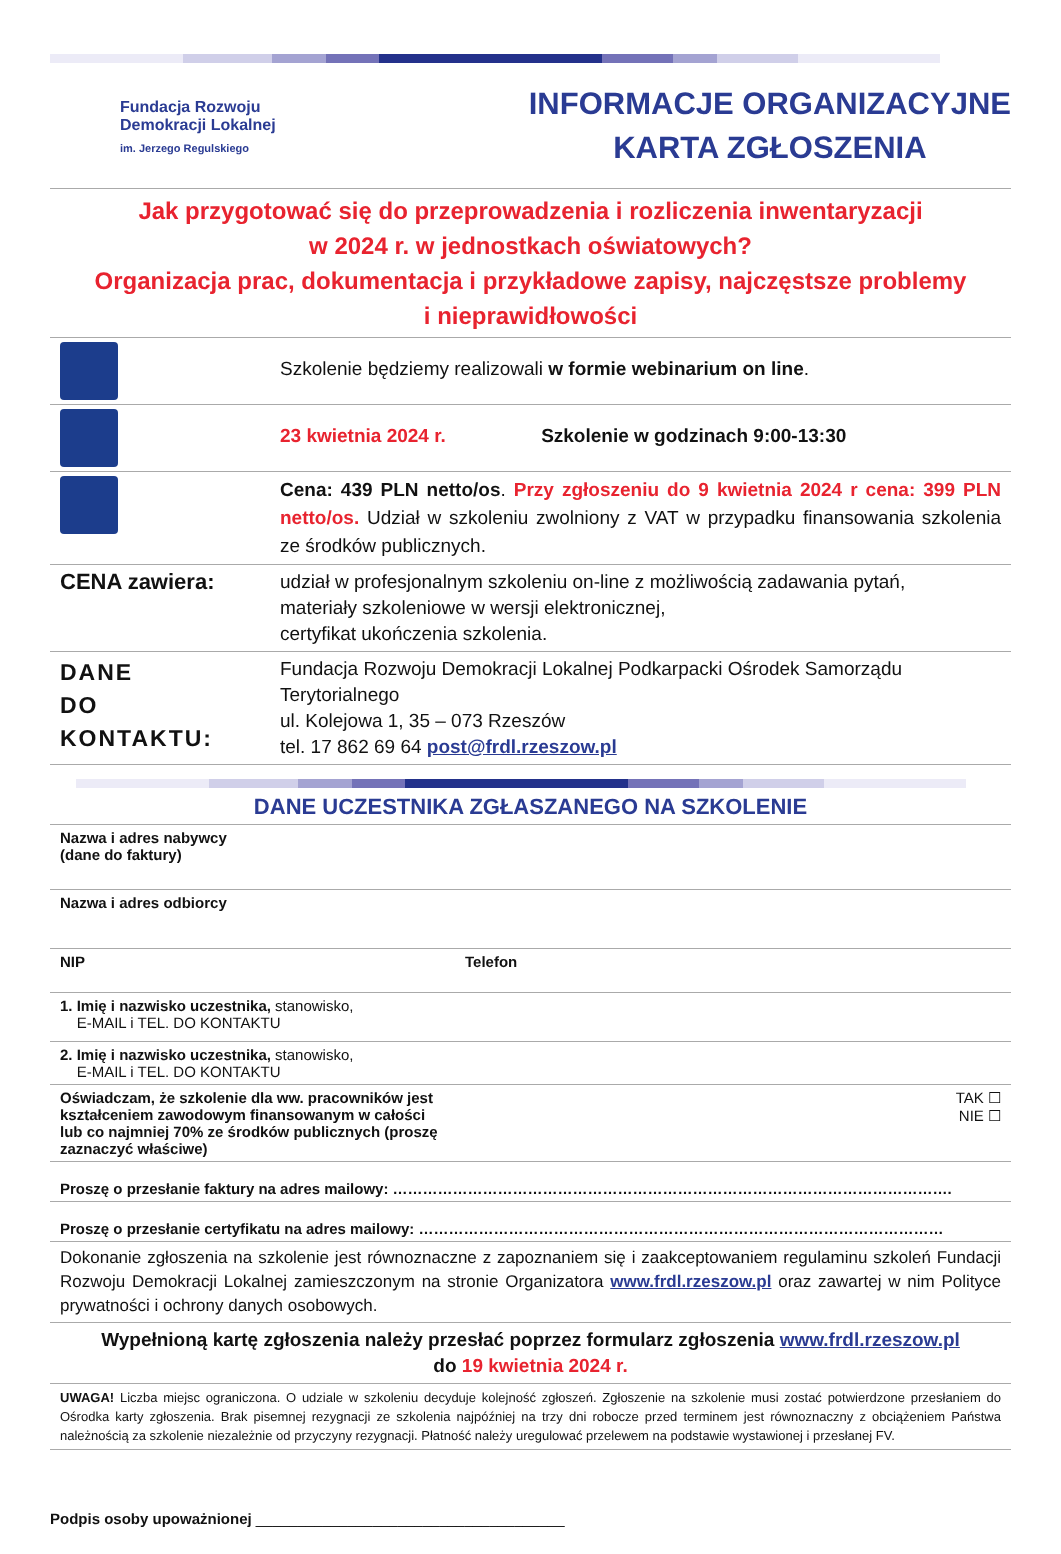Fundacja Rozwoju
Demokracji Lokalnej
im. Jerzego Regulskiego
INFORMACJE ORGANIZACYJNE
KARTA ZGŁOSZENIA
Jak przygotować się do przeprowadzenia i rozliczenia inwentaryzacji
w 2024 r. w jednostkach oświatowych?
Organizacja prac, dokumentacja i przykładowe zapisy, najczęstsze problemy
i nieprawidłowości
| | Szkolenie będziemy realizowali w formie webinarium on line . |
| | 23 kwietnia 2024 r. Szkolenie w godzinach 9:00-13:30 |
| | Cena: 439 PLN netto/os . Przy zgłoszeniu do 9 kwietnia 2024 r cena: 399 PLN netto/os. Udział w szkoleniu zwolniony z VAT w przypadku finansowania szkolenia ze środków publicznych. |
| CENA zawiera: | udział w profesjonalnym szkoleniu on-line z możliwością zadawania pytań, materiały szkoleniowe w wersji elektronicznej, certyfikat ukończenia szkolenia. |
| DANE DO KONTAKTU: | Fundacja Rozwoju Demokracji Lokalnej Podkarpacki Ośrodek Samorządu Terytorialnego ul. Kolejowa 1, 35 – 073 Rzeszów tel. 17 862 69 64 post@frdl.rzeszow.pl |
DANE UCZESTNIKA ZGŁASZANEGO NA SZKOLENIE
| Nazwa i adres nabywcy (dane do faktury) | |
| Nazwa i adres odbiorcy | |
| NIP | Telefon |
| 1. Imię i nazwisko uczestnika, stanowisko, E-MAIL i TEL. DO KONTAKTU | |
| 2. Imię i nazwisko uczestnika, stanowisko, E-MAIL i TEL. DO KONTAKTU | |
| Oświadczam, że szkolenie dla ww. pracowników jest kształceniem zawodowym finansowanym w całości lub co najmniej 70% ze środków publicznych (proszę zaznaczyć właściwe) | TAK ☐ NIE ☐ |
| Proszę o przesłanie faktury na adres mailowy: …………………………………………………………………………………………………. | |
| Proszę o przesłanie certyfikatu na adres mailowy: …………………………………………………………………………………………… | |
| Dokonanie zgłoszenia na szkolenie jest równoznaczne z zapoznaniem się i zaakceptowaniem regulaminu szkoleń Fundacji Rozwoju Demokracji Lokalnej zamieszczonym na stronie Organizatora www.frdl.rzeszow.pl oraz zawartej w nim Polityce prywatności i ochrony danych osobowych. | |
| Wypełnioną kartę zgłoszenia należy przesłać poprzez formularz zgłoszenia www.frdl.rzeszow.pl do 19 kwietnia 2024 r. | |
| UWAGA! Liczba miejsc ograniczona. O udziale w szkoleniu decyduje kolejność zgłoszeń. Zgłoszenie na szkolenie musi zostać potwierdzone przesłaniem do Ośrodka karty zgłoszenia. Brak pisemnej rezygnacji ze szkolenia najpóźniej na trzy dni robocze przed terminem jest równoznaczny z obciążeniem Państwa należnością za szkolenie niezależnie od przyczyny rezygnacji. Płatność należy uregulować przelewem na podstawie wystawionej i przesłanej FV. | |
Podpis osoby upoważnionej _____________________________________